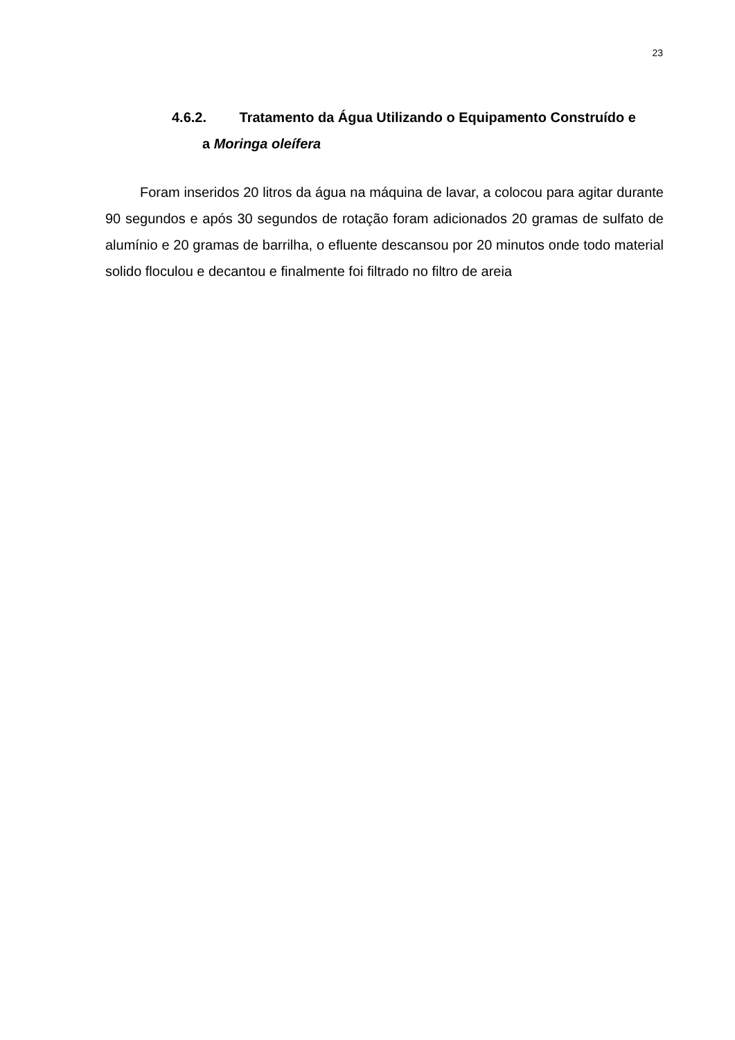23
4.6.2. Tratamento da Água Utilizando o Equipamento Construído e
a Moringa oleífera
Foram inseridos 20 litros da água na máquina de lavar, a colocou para agitar durante 90 segundos e após 30 segundos de rotação foram adicionados 20 gramas de sulfato de alumínio e 20 gramas de barrilha, o efluente descansou por 20 minutos onde todo material solido floculou e decantou e finalmente foi filtrado no filtro de areia